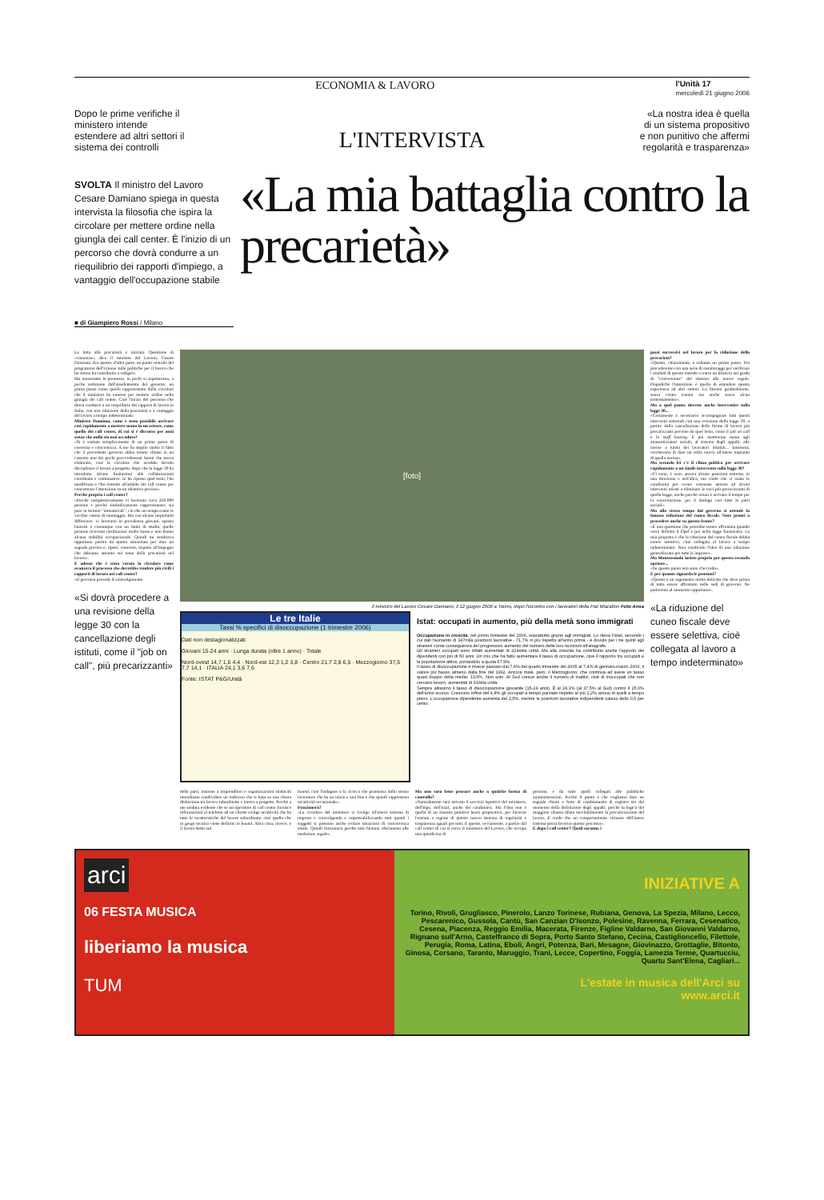ECONOMIA & LAVORO l'Unità 17
mercoledì 21 giugno 2006
Dopo le prime verifiche il ministero intende estendere ad altri settori il sistema dei controlli
L'INTERVISTA
«La nostra idea è quella di un sistema propositivo e non punitivo che affermi regolarità e trasparenza»
SVOLTA Il ministro del Lavoro Cesare Damiano spiega in questa intervista la filosofia che ispira la circolare per mettere ordine nella giungla dei call center. È l'inizio di un percorso che dovrà condurre a un riequilibrio dei rapporti d'impiego, a vantaggio dell'occupazione stabile
■ di Giampiero Rossi / Milano
«La mia battaglia contro la precarietà»
La lotta alla precarietà è iniziata. Questione di «coerenza», dice il ministro del Lavoro, Cesare Damiano. Era questo, d'altra parte, un punto centrale del programma dell'Unione sulle politiche per il lavoro che lui stesso ha contribuito a redigere.
Ma nonostante le premesse, in pochi si aspettavano, a poche settimane dall'insediamento del governo, un primo passo come quello rappresentato dalla circolare che il ministero ha emesso per mettere ordine nella giungla dei call center. Cioè l'inizio del percorso che dovrà condurre a un riequilibrio dei rapporti di lavoro in Italia, con una riduzione della precarietà e a vantaggio del lavoro a tempo indeterminato.
Ministro Damiano, come è stato possibile arrivare così rapidamente a mettere mano in un settore, come quello dei call center, di cui si è discusso per anni senza che nulla sia mai accaduto?
«Si è trattato semplicemente di un primo passo di coerenza e concretezza. A me ha stupito molto il fatto che il precedente governo abbia tenuto chiuso in un cassetto uno dei pochi provvedimenti buoni che aveva elaborato, cioè la circolare che avrebbe dovuto disciplinare il lavoro a progetto, dopo che la legge 30 ha introdotto alcune limitazioni alle collaborazioni coordinate e continuative. Io ho ripreso quel testo, l'ho modificato e l'ho ristretto all'ambito dei call center per concentrare l'attenzione su un obiettivo preciso».
Perché proprio i call center?
«Perché complessivamente vi lavorano circa 250.000 persone e perché simbolicamente rappresentano, sia pure in termini "immateriali", ciò che un tempo erano le vecchie catene di montaggio. Ma con alcune importanti differenze: vi lavorano in prevalenza giovani, spesso laureati o comunque con un titolo di studio, quelle persone ricevono retribuzioni molto basse e non hanno alcuna stabilità occupazionale. Quindi mi sembrava opportuno partire da questa situazione per dare un segnale preciso e, ripeto, concreto, rispetto all'impegno che abbiamo assunto sul tema della precarietà nel lavoro».
E adesso che è stata varata la circolare come avanzerà il processo che dovrebbe rendere più civili i rapporti di lavoro nei call center?
«Il percorso prevede il coinvolgimento
«Si dovrà procedere a una revisione della legge 30 con la cancellazione degli istituti, come il "job on call", più precarizzanti»
[foto]
Il ministro del Lavoro Cesare Damiano, il 12 giugno 2006 a Torino, dopo l'incontro con i lavoratori della Fiat Miarafiori Foto Ansa
Le tre Italie
Tassi % specifici di disoccupazione (1 trimestre 2006)
Dati non destagionalizzati
Giovani 15-24 anni · Lunga durata (oltre 1 anno) · Totale
Nord-ovest 14,7 1,6 4,4 · Nord-est 12,3 1,2 3,8 · Centro 21,7 2,8 6,5 · Mezzogiorno 37,5 7,7 14,1 · ITALIA 24,1 3,6 7,6
Fonte: ISTAT P&G/Unità
Istat: occupati in aumento, più della metà sono immigrati
Occupazione in crescita, nel primo trimestre del 2006, soprattutto grazie agli immigrati. Lo rileva l'Istat, secondo i cui dati l'aumento di 347mila posizioni lavorative - l'1,7% in più rispetto all'anno prima - è dovuto per i tre quinti agli stranieri come conseguenza del progressivo aumento del numero delle loro iscrizioni all'anagrafe.
Gli stranieri occupati sono infatti aumentati di 224mila unità. Ma alla crescita ha contribuito anche l'apporto dei dipendenti con più di 50 anni. Un mix che ha fatto aumentare il tasso di occupazione, cioè il rapporto tra occupati e la popolazione attiva, portandolo a quota 57,9%.
Il tasso di disoccupazione è invece passato dal 7,6% del quarto trimestre del 2005 al 7,4% di gennaio-marzo 2006, il valore più basso almeno dalla fine del 1992. Ancora male, però, il Mezzogiorno, che continua ad avere un tasso quasi doppio della media: 13,6%. Non solo. Al Sud cresce anche il numero di inattivi, cioè di inoccupati che non cercano lavoro, aumentati di 31mila unità.
Sempre altissimo il tasso di disoccupazione giovanile (15-24 anni). È al 24,1% (al 37,5% al Sud) contro il 25,0% dell'anno scorso. Crescono infine del 4,8% gli occupati a tempo parziale rispetto al più 1,2% annuo di quelli a tempo pieno. L'occupazione dipendente aumenta del 2,5%, mentre le posizioni lavorative indipendenti calano dello 0,5 per cento.
delle parti, insieme a imprenditori e organizzazioni sindacali intendiamo condividere un indirizzo che si basa su una chiara distinzione tra lavoro subordinato e lavoro a progetto. Perché a me sembra evidente che se un operatore di call center fornisce informazioni al telefono ad un cliente svolge un'attività che ha tutte le caratteristiche del lavoro subordinato, cioè quello che in gergo tecnico viene definito in bound. Altra cosa, invece, è il lavoro detto out
bound, cioè l'indagine o la ricerca che promossa dallo stesso lavoratore che ha un inizio e una fine e che quindi rappresenta un'attività occasionale».
Funzionerà?
«La circolare del ministero si rivolge all'intero sistema di imprese e coinvolgendo e responsabilizzando tutti quanti i soggetti si possono anche evitare situazioni di concorrenza sleale. Quindi funzionerà perché tutti faranno riferimento alle medesime regole».
Ma non sarà bene pensare anche a qualche forma di controllo?
«Naturalmente sarà attivato il servizio ispettivo del ministero, dell'Inps, dell'Inail, anche dei carabinieri. Ma l'idea non è quella di un sistema punitivo bensì propositivo, per favorire l'entrata a regime di questo nuovo sistema di regolarità e trasparenza uguali per tutti. E questo, ovviamente, a partire dal call center di cui si serve il ministero del Lavoro, che occupa una quindicina di
persone, e da tutte quelli collegati alle pubbliche amministrazioni. Perché il punto è che vogliamo dare un segnale chiaro e forte di cambiamento di registro sin dal momento della definizione degli appalti; perché la logica del maggiore ribasso dilata inevitabilmente la precarizzazione del lavoro. E credo che un comportamento virtuoso dell'intero sistema possa favorire questo processo».
E dopo i call center? Quali saranno i
passi successivi nel lavoro per la riduzione della precarietà?
«Questo, chiaramente, è soltanto un primo passo. Poi procederemo con una serie di monitoraggi per verificare i risultati di questo metodo e trarre un bilancio sul grado di "conversione" del sistema alle nuove regole. Dopodiché l'intenzione è quella di estendere questa esperienza ad altri settori. Lo faremo gradualmente, senza creare traumi ma anche senza alcun tentennamento».
Ma a quel punto dovrete anche intervenire sulla legge 30...
«Certamente è necessario accompagnare tutti questi interventi settoriali con una revisione della legge 30, a partire dalla cancellazione delle forme di lavoro più precarizzanti previste da quel testo, come il job on call e lo staff leasing. E poi metteremo mano agli ammortizzatori sociali, al sistema degli appalti, alle norme a tutela dei lavoratori disabili... Insomma, cercheremo di dare un volto nuovo all'intero impianto di quella norma».
Ma secondo lei c'è il clima politico per arrivare rapidamente a un simile intervento sulla legge 30?
«Ci sono, è vero, ancora alcune posizioni estreme, in una direzione e nell'altra, ma credo che vi siano le condizioni per creare consenso attorno ad alcuni interventi mirati a eliminare le voci più precarizzanti di quella legge, anche perché ormai è arrivato il tempo per la concertazione, per il dialogo con tutte le parti sociali».
Ma allo stesso tempo dal governo si attende la famosa riduzione del cuneo fiscale. Siete pronti a procedere anche su questo fronte?
«È una questione che potrebbe essere affrontata quando verrà definito il Dpef e poi nella legge finanziaria. La mia proposta è che la riduzione del cuneo fiscale debba essere selettiva, cioè collegata al lavoro a tempo indeterminato. Non condivido l'idea di una riduzione generalizzata per tutte le imprese».
Ma Montezemolo insiste proprio per questa seconda opzione...
«Su questo punto non sono d'accordo».
E per quanto riguarda le pensioni?
«Questo è un argomento molto delicato che deve prima di tutto essere affrontato nelle sedi di governo. Ne parleremo al momento opportuno».
«La riduzione del cuneo fiscale deve essere selettiva, cioè collegata al lavoro a tempo indeterminato»
arci
06 FESTA MUSICA
liberiamo la musica
TUM
INIZIATIVE A
Torino, Rivoli, Grugliasco, Pinerolo, Lanzo Torinese, Rubiana, Genova, La Spezia, Milano, Lecco, Pescarenico, Gussola, Cantù, San Canzian D'Isonzo, Polesine, Ravenna, Ferrara, Cesenatico, Cesena, Piacenza, Reggio Emilia, Macerata, Firenze, Figline Valdarno, San Giovanni Valdarno, Rignano sull'Arno, Castelfranco di Sopra, Porto Santo Stefano, Cecina, Castiglioncello, Filettole, Perugia, Roma, Latina, Eboli, Angri, Potenza, Bari, Mesagne, Giovinazzo, Grottaglie, Bitonto, Ginosa, Corsano, Taranto, Maruggio, Trani, Lecce, Copertino, Foggia, Lamezia Terme, Quartucciu, Quartu Sant'Elena, Cagliari...
L'estate in musica dell'Arci su
www.arci.it